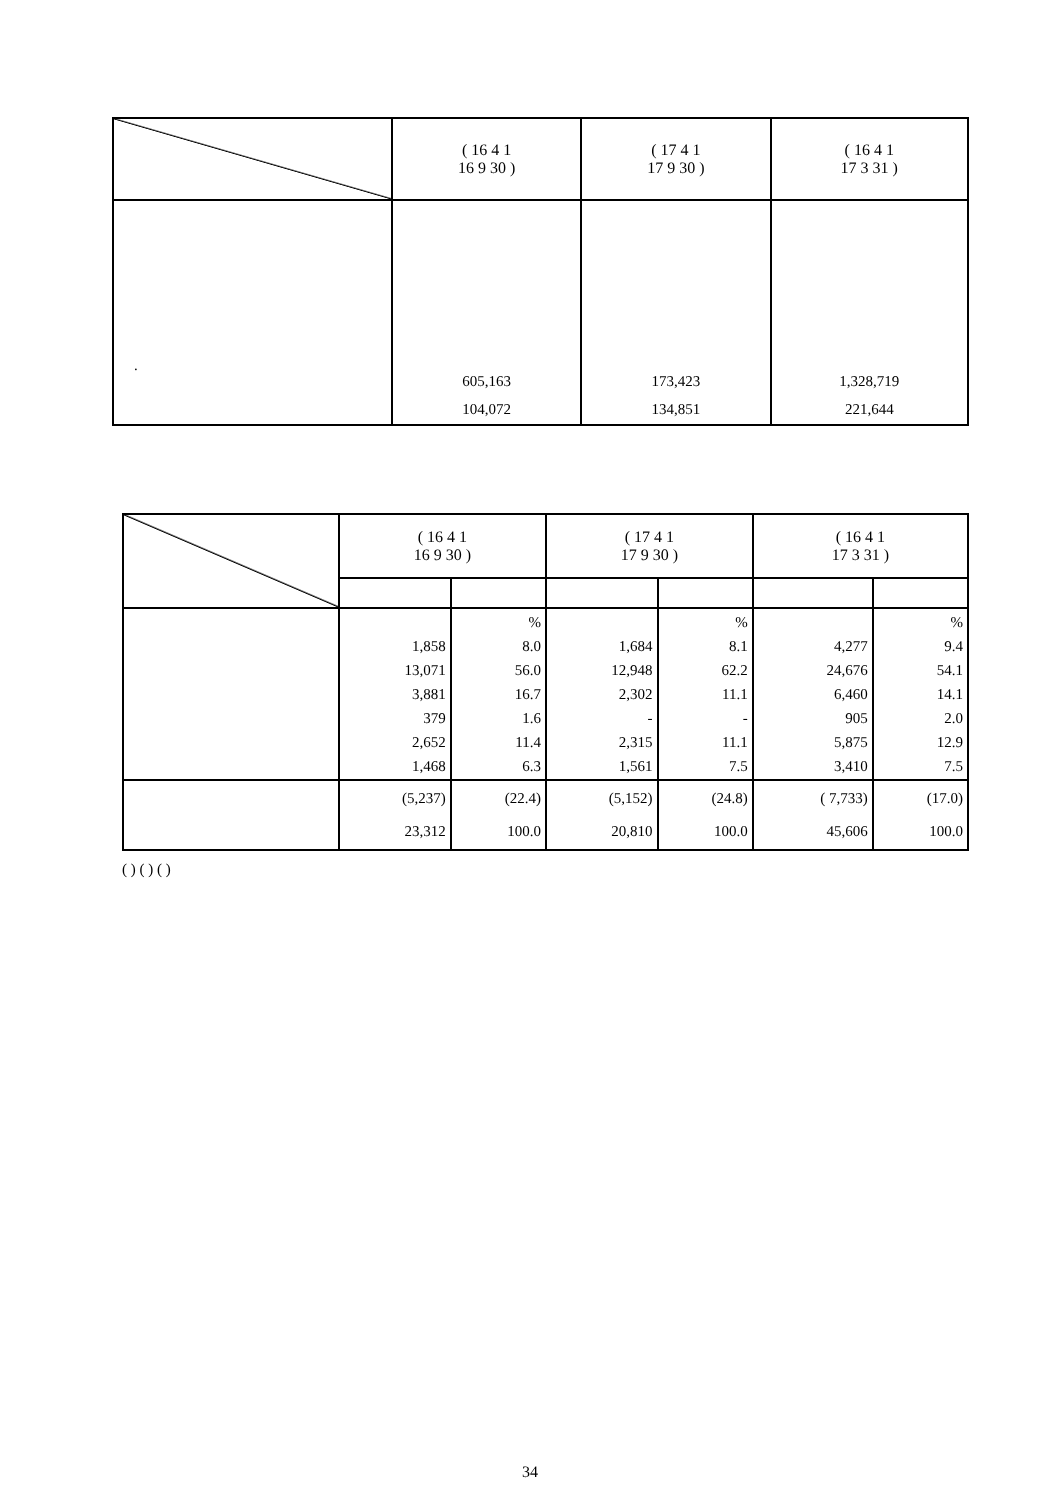| | ( 16 4 1 16 9 30 ) | ( 17 4 1 17 9 30 ) | ( 16 4 1 17 3 31 ) |
| --- | --- | --- | --- |
| . | 605,163 104,072 | 173,423 134,851 | 1,328,719 221,644 |
| | ( 16 4 1 16 9 30 ) | | ( 17 4 1 17 9 30 ) | | ( 16 4 1 17 3 31 ) | |
| --- | --- | --- | --- | --- | --- | --- |
| | 1,858 13,071 3,881 379 2,652 1,468 | % 8.0 56.0 16.7 1.6 11.4 6.3 | 1,684 12,948 2,302 - 2,315 1,561 | % 8.1 62.2 11.1 - 11.1 7.5 | 4,277 24,676 6,460 905 5,875 3,410 | % 9.4 54.1 14.1 2.0 12.9 7.5 |
| | (5,237) 23,312 | (22.4) 100.0 | (5,152) 20,810 | (24.8) 100.0 | ( 7,733) 45,606 | (17.0) 100.0 |
( ) ( ) ( )
34